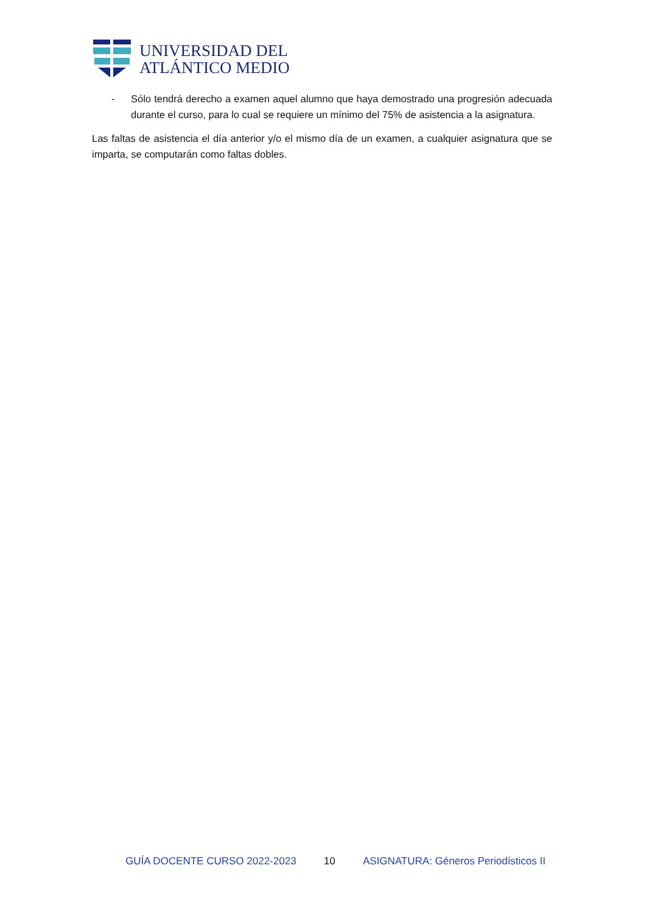UNIVERSIDAD DEL
ATLÁNTICO MEDIO
- Sólo tendrá derecho a examen aquel alumno que haya demostrado una progresión adecuada durante el curso, para lo cual se requiere un mínimo del 75% de asistencia a la asignatura.
Las faltas de asistencia el día anterior y/o el mismo día de un examen, a cualquier asignatura que se imparta, se computarán como faltas dobles.
GUÍA DOCENTE CURSO 2022-2023 10 ASIGNATURA: Géneros Periodísticos II